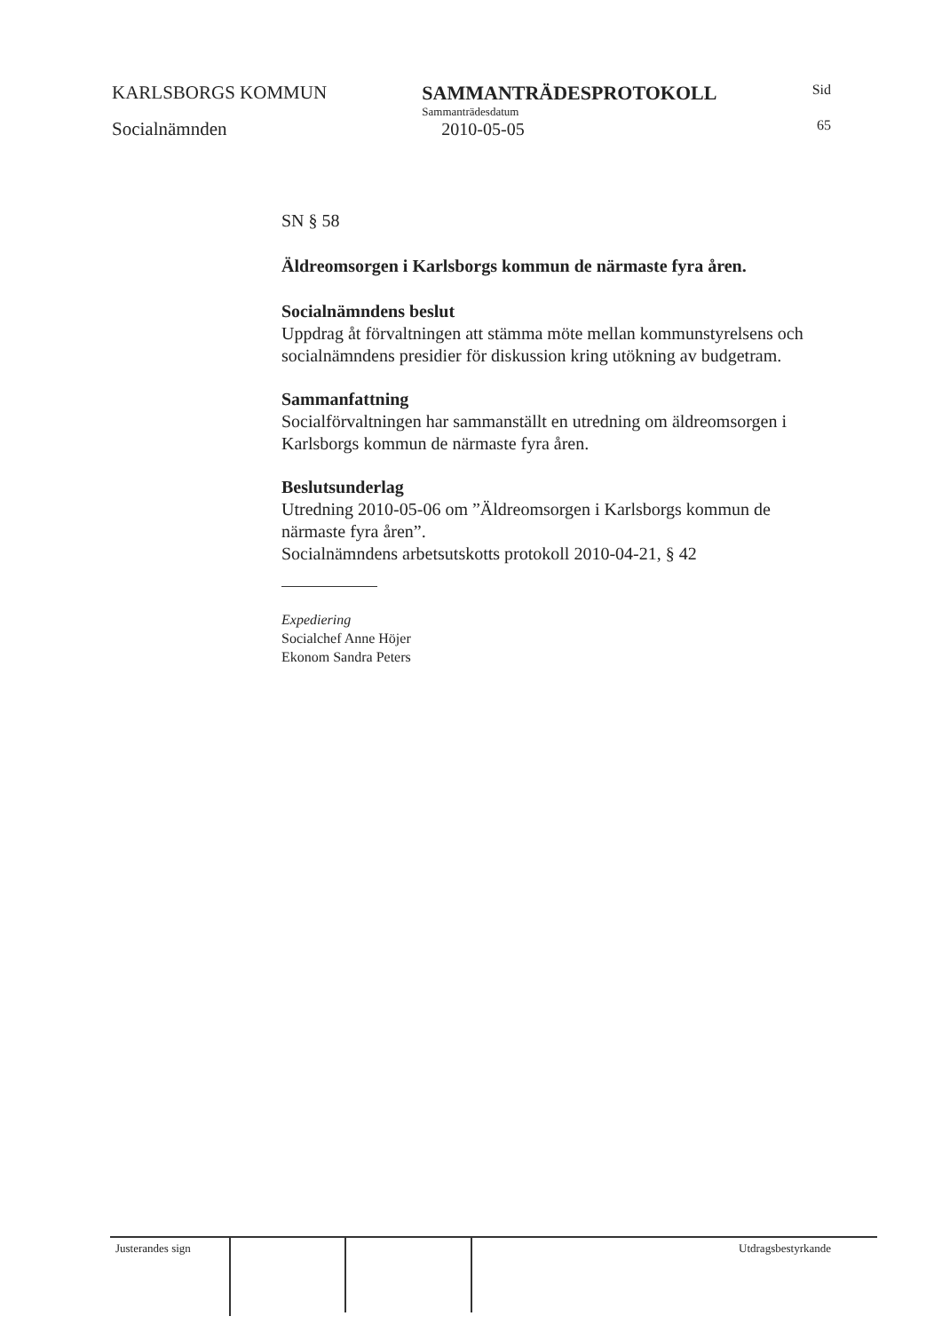KARLSBORGS KOMMUN
Socialnämnden
SAMMANTRÄDESPROTOKOLL
Sammanträdesdatum
2010-05-05
Sid
65
SN § 58
Äldreomsorgen i Karlsborgs kommun de närmaste fyra åren.
Socialnämndens beslut
Uppdrag åt förvaltningen att stämma möte mellan kommunstyrelsens och socialnämndens presidier för diskussion kring utökning av budgetram.
Sammanfattning
Socialförvaltningen har sammanställt en utredning om äldreomsorgen i Karlsborgs kommun de närmaste fyra åren.
Beslutsunderlag
Utredning 2010-05-06 om ”Äldreomsorgen i Karlsborgs kommun de närmaste fyra åren”.
Socialnämndens arbetsutskotts protokoll 2010-04-21, § 42
Expediering
Socialchef Anne Höjer
Ekonom Sandra Peters
Justerandes sign
Utdragsbestyrkande